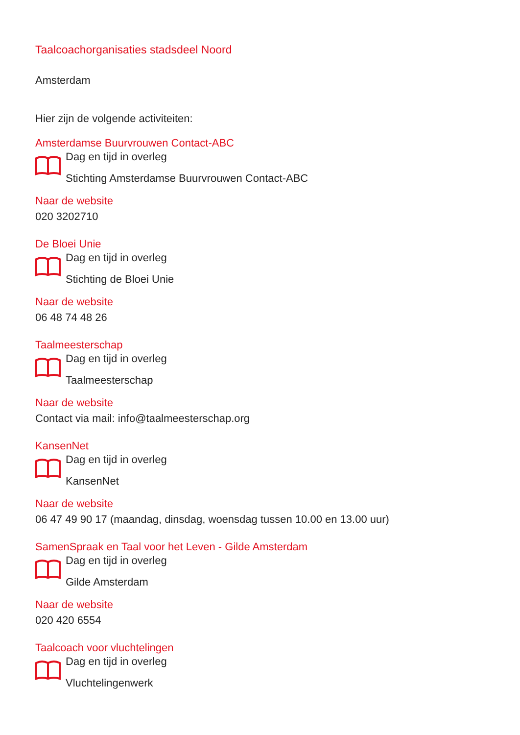Taalcoachorganisaties stadsdeel Noord
Amsterdam
Hier zijn de volgende activiteiten:
Amsterdamse Buurvrouwen Contact-ABC
Dag en tijd in overleg
Stichting Amsterdamse Buurvrouwen Contact-ABC
Naar de website
020 3202710
De Bloei Unie
Dag en tijd in overleg
Stichting de Bloei Unie
Naar de website
06 48 74 48 26
Taalmeesterschap
Dag en tijd in overleg
Taalmeesterschap
Naar de website
Contact via mail: info@taalmeesterschap.org
KansenNet
Dag en tijd in overleg
KansenNet
Naar de website
06 47 49 90 17 (maandag, dinsdag, woensdag tussen 10.00 en 13.00 uur)
SamenSpraak en Taal voor het Leven - Gilde Amsterdam
Dag en tijd in overleg
Gilde Amsterdam
Naar de website
020 420 6554
Taalcoach voor vluchtelingen
Dag en tijd in overleg
Vluchtelingenwerk